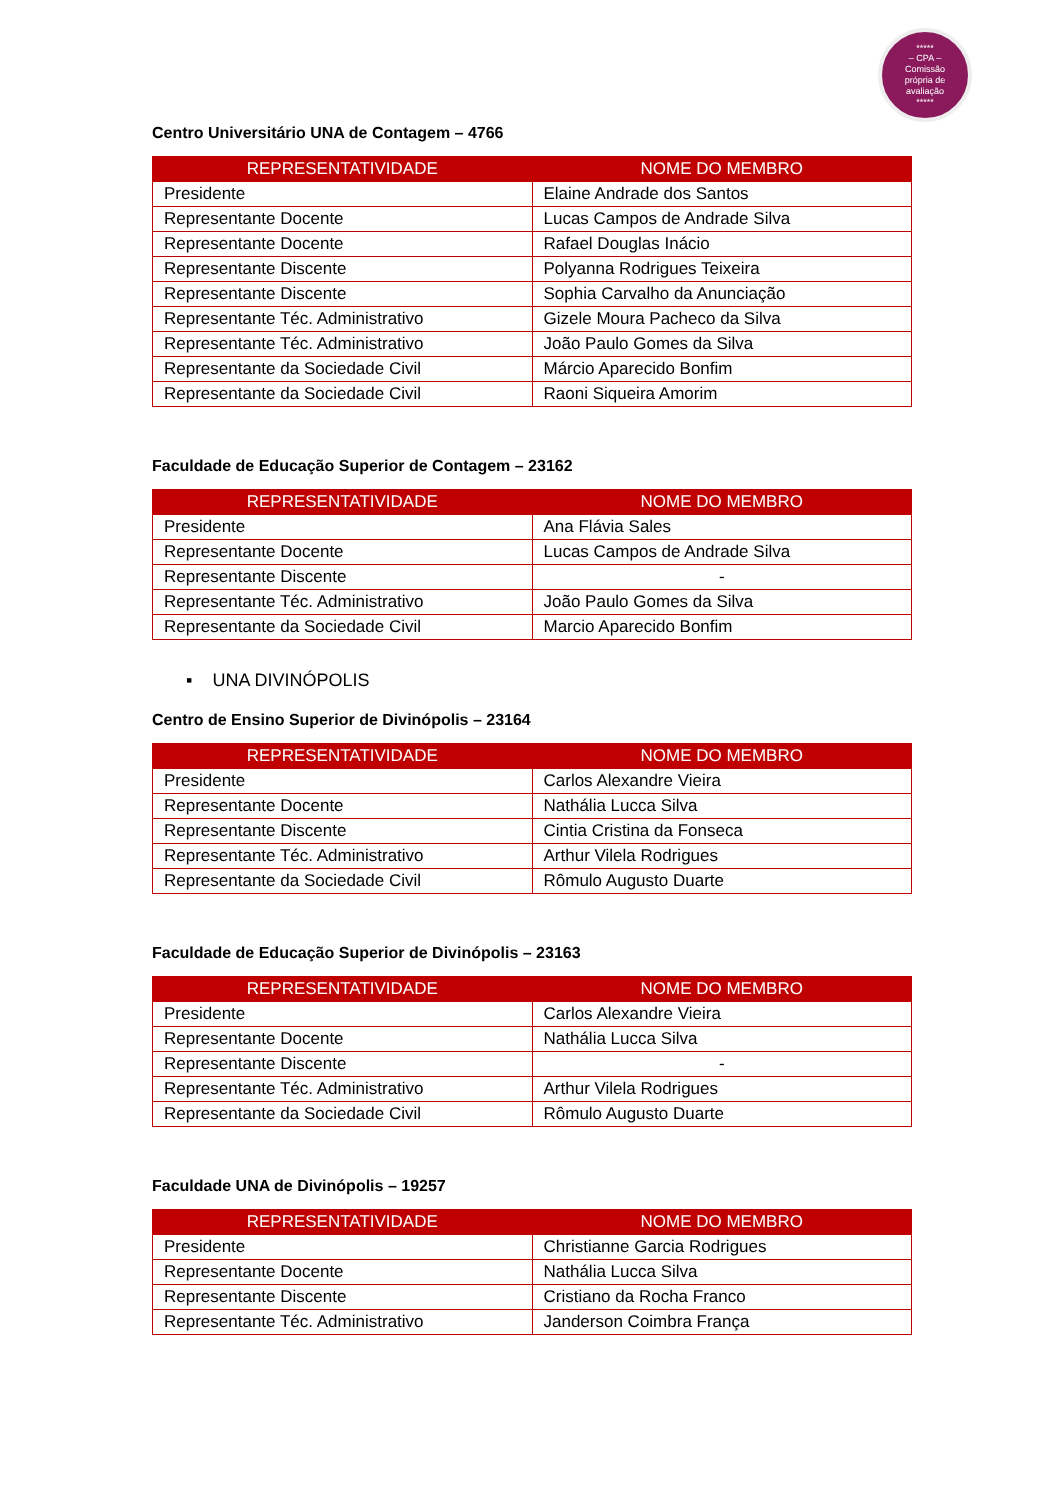*****
– CPA –
Comissão
própria de
avaliação
*****
Centro Universitário UNA de Contagem – 4766
| REPRESENTATIVIDADE | NOME DO MEMBRO |
| --- | --- |
| Presidente | Elaine Andrade dos Santos |
| Representante Docente | Lucas Campos de Andrade Silva |
| Representante Docente | Rafael Douglas Inácio |
| Representante Discente | Polyanna Rodrigues Teixeira |
| Representante Discente | Sophia Carvalho da Anunciação |
| Representante Téc. Administrativo | Gizele Moura Pacheco da Silva |
| Representante Téc. Administrativo | João Paulo Gomes da Silva |
| Representante da Sociedade Civil | Márcio Aparecido Bonfim |
| Representante da Sociedade Civil | Raoni Siqueira Amorim |
Faculdade de Educação Superior de Contagem – 23162
| REPRESENTATIVIDADE | NOME DO MEMBRO |
| --- | --- |
| Presidente | Ana Flávia Sales |
| Representante Docente | Lucas Campos de Andrade Silva |
| Representante Discente | - |
| Representante Téc. Administrativo | João Paulo Gomes da Silva |
| Representante da Sociedade Civil | Marcio Aparecido Bonfim |
▪ UNA DIVINÓPOLIS
Centro de Ensino Superior de Divinópolis – 23164
| REPRESENTATIVIDADE | NOME DO MEMBRO |
| --- | --- |
| Presidente | Carlos Alexandre Vieira |
| Representante Docente | Nathália Lucca Silva |
| Representante Discente | Cintia Cristina da Fonseca |
| Representante Téc. Administrativo | Arthur Vilela Rodrigues |
| Representante da Sociedade Civil | Rômulo Augusto Duarte |
Faculdade de Educação Superior de Divinópolis – 23163
| REPRESENTATIVIDADE | NOME DO MEMBRO |
| --- | --- |
| Presidente | Carlos Alexandre Vieira |
| Representante Docente | Nathália Lucca Silva |
| Representante Discente | - |
| Representante Téc. Administrativo | Arthur Vilela Rodrigues |
| Representante da Sociedade Civil | Rômulo Augusto Duarte |
Faculdade UNA de Divinópolis – 19257
| REPRESENTATIVIDADE | NOME DO MEMBRO |
| --- | --- |
| Presidente | Christianne Garcia Rodrigues |
| Representante Docente | Nathália Lucca Silva |
| Representante Discente | Cristiano da Rocha Franco |
| Representante Téc. Administrativo | Janderson Coimbra França |